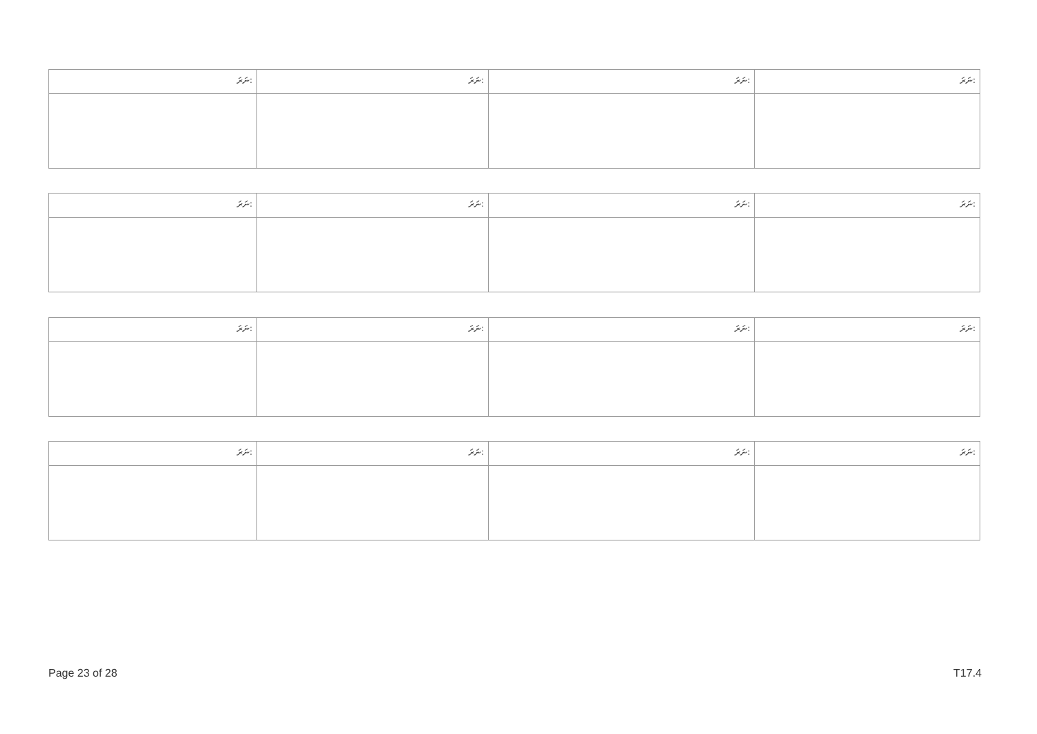| ނަރަ: | ނަރަ: | ނަރަ: | ނަރަ: |
| ނަރަ: | ނަރަ: | ނަރަ: | ނަރަ: |
| ނަރަ: | ނަރަ: | ނަރަ: | ނަރަ: |
| ނަރަ: | ނަރަ: | ނަރަ: | ނަރަ: |
Page 23 of 28 T17.4